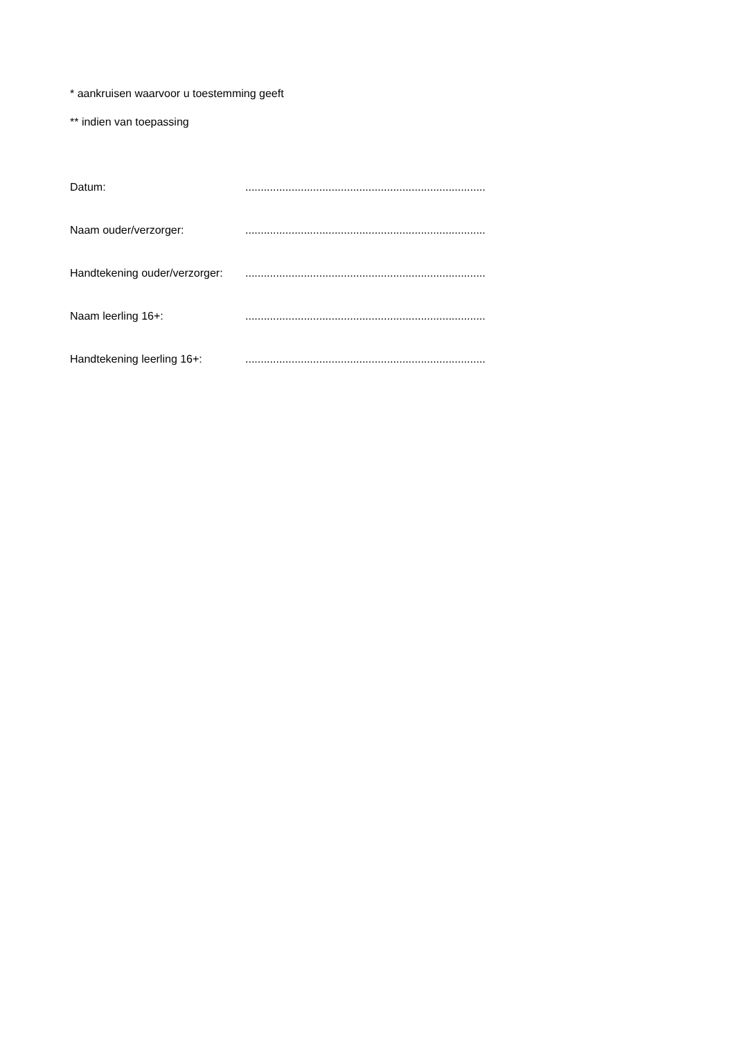* aankruisen waarvoor u toestemming geeft
** indien van toepassing
Datum: ..............................................................................
Naam ouder/verzorger: ..............................................................................
Handtekening ouder/verzorger:
..............................................................................
Naam leerling 16+: ..............................................................................
Handtekening leerling 16+: ..............................................................................